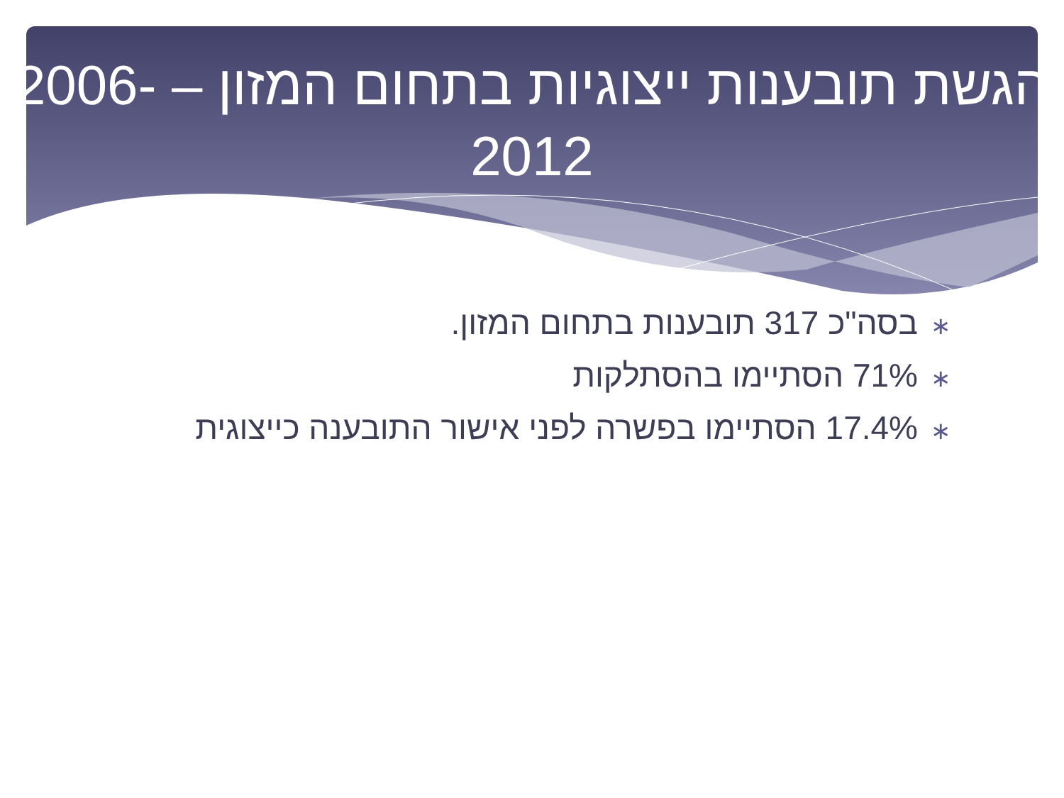הגשת תובענות ייצוגיות בתחום המזון – 2006-2012
∗בסה"כ 317 תובענות בתחום המזון.
∗71% הסתיימו בהסתלקות
∗17.4% הסתיימו בפשרה לפני אישור התובענה כייצוגית